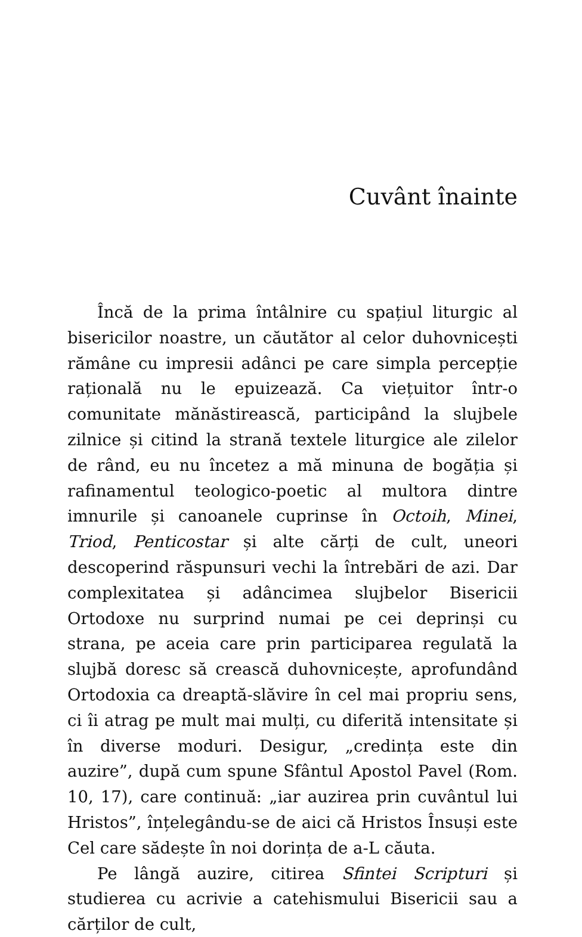Cuvânt înainte
Încă de la prima întâlnire cu spațiul liturgic al bisericilor noastre, un căutător al celor duhovnicești rămâne cu impresii adânci pe care simpla percepție rațională nu le epuizează. Ca viețuitor într-o comunitate mănăstirească, participând la slujbele zilnice și citind la strană textele liturgice ale zilelor de rând, eu nu încetez a mă minuna de bogăția și rafinamentul teologico-poetic al multora dintre imnurile și canoanele cuprinse în Octoih, Minei, Triod, Penticostar și alte cărți de cult, uneori descoperind răspunsuri vechi la întrebări de azi. Dar complexitatea și adâncimea slujbelor Bisericii Ortodoxe nu surprind numai pe cei deprinși cu strana, pe aceia care prin participarea regulată la slujbă doresc să crească duhovnicește, aprofundând Ortodoxia ca dreaptă-slăvire în cel mai propriu sens, ci îi atrag pe mult mai mulți, cu diferită intensitate și în diverse moduri. Desigur, „credința este din auzire”, după cum spune Sfântul Apostol Pavel (Rom. 10, 17), care continuă: „iar auzirea prin cuvântul lui Hristos”, înțelegându-se de aici că Hristos Însuși este Cel care sădește în noi dorința de a-L căuta.
Pe lângă auzire, citirea Sfintei Scripturi și studierea cu acrivie a catehismului Bisericii sau a cărților de cult,